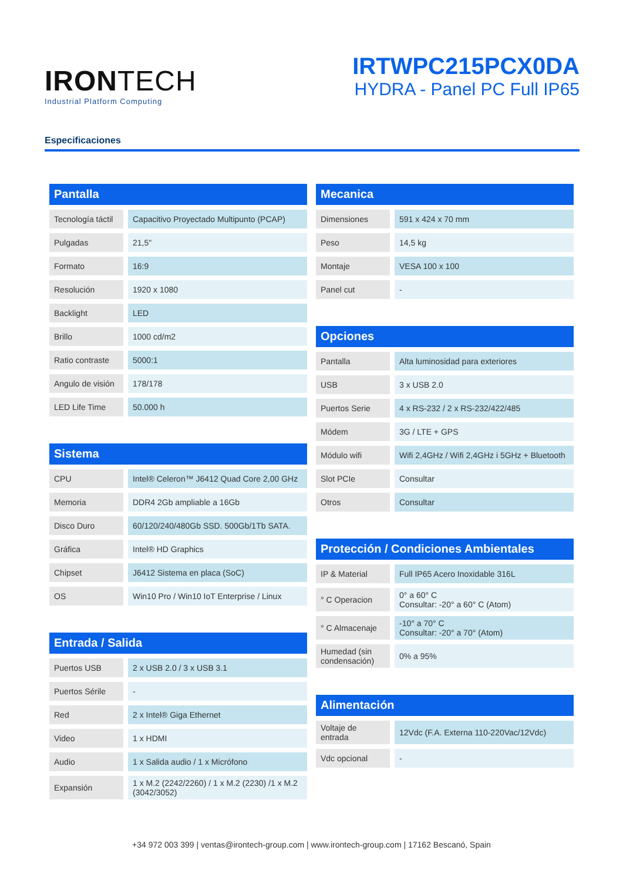IRONTECH
Industrial Platform Computing
IRTWPC215PCX0DA
HYDRA - Panel PC Full IP65
Especificaciones
Pantalla
| Tecnología táctil | Capacitivo Proyectado Multipunto (PCAP) |
| Pulgadas | 21,5" |
| Formato | 16:9 |
| Resolución | 1920 x 1080 |
| Backlight | LED |
| Brillo | 1000 cd/m2 |
| Ratio contraste | 5000:1 |
| Angulo de visión | 178/178 |
| LED Life Time | 50.000 h |
Sistema
| CPU | Intel® Celeron™ J6412 Quad Core 2,00 GHz |
| Memoria | DDR4 2Gb ampliable a 16Gb |
| Disco Duro | 60/120/240/480Gb SSD. 500Gb/1Tb SATA. |
| Gráfica | Intel® HD Graphics |
| Chipset | J6412 Sistema en placa (SoC) |
| OS | Win10 Pro / Win10 IoT Enterprise / Linux |
Entrada / Salida
| Puertos USB | 2 x USB 2.0 / 3 x USB 3.1 |
| Puertos Sérile | - |
| Red | 2 x Intel® Giga Ethernet |
| Video | 1 x HDMI |
| Audio | 1 x Salida audio / 1 x Micrófono |
| Expansión | 1 x M.2 (2242/2260) / 1 x M.2 (2230) /1 x M.2 (3042/3052) |
Mecanica
| Dimensiones | 591 x 424 x 70 mm |
| Peso | 14,5 kg |
| Montaje | VESA 100 x 100 |
| Panel cut | - |
Opciones
| Pantalla | Alta luminosidad para exteriores |
| USB | 3 x USB 2.0 |
| Puertos Serie | 4 x RS-232 / 2 x RS-232/422/485 |
| Módem | 3G / LTE + GPS |
| Módulo wifi | Wifi 2,4GHz / Wifi 2,4GHz i 5GHz + Bluetooth |
| Slot PCIe | Consultar |
| Otros | Consultar |
Protección / Condiciones Ambientales
| IP & Material | Full IP65 Acero Inoxidable 316L |
| ° C Operacion | 0° a 60° C Consultar: -20° a 60° C (Atom) |
| ° C Almacenaje | -10° a 70° C Consultar: -20° a 70° (Atom) |
| Humedad (sin condensación) | 0% a 95% |
Alimentación
| Voltaje de entrada | 12Vdc (F.A. Externa 110-220Vac/12Vdc) |
| Vdc opcional | - |
+34 972 003 399 | ventas@irontech-group.com | www.irontech-group.com | 17162 Bescanó, Spain